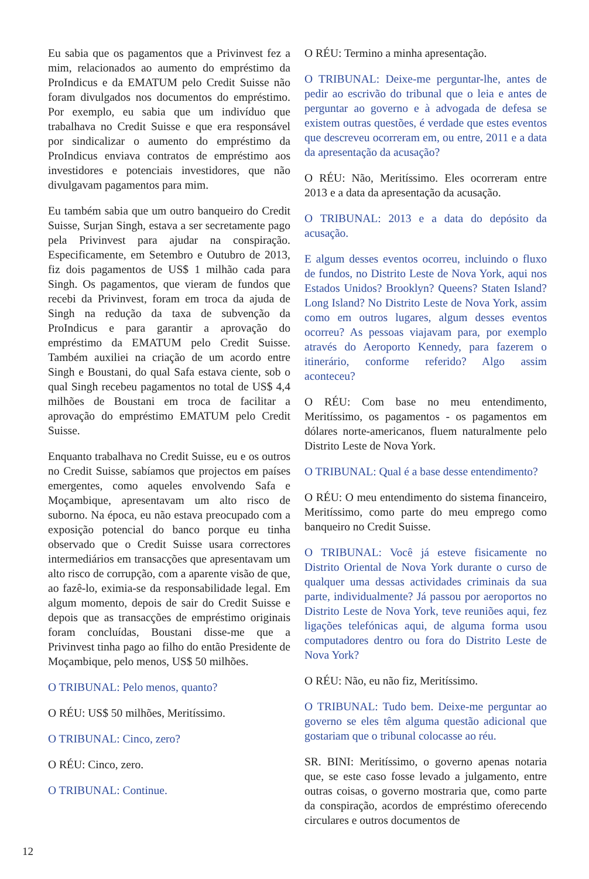Eu sabia que os pagamentos que a Privinvest fez a mim, relacionados ao aumento do empréstimo da ProIndicus e da EMATUM pelo Credit Suisse não foram divulgados nos documentos do empréstimo. Por exemplo, eu sabia que um indivíduo que trabalhava no Credit Suisse e que era responsável por sindicalizar o aumento do empréstimo da ProIndicus enviava contratos de empréstimo aos investidores e potenciais investidores, que não divulgavam pagamentos para mim.
Eu também sabia que um outro banqueiro do Credit Suisse, Surjan Singh, estava a ser secretamente pago pela Privinvest para ajudar na conspiração. Especificamente, em Setembro e Outubro de 2013, fiz dois pagamentos de US$ 1 milhão cada para Singh. Os pagamentos, que vieram de fundos que recebi da Privinvest, foram em troca da ajuda de Singh na redução da taxa de subvenção da ProIndicus e para garantir a aprovação do empréstimo da EMATUM pelo Credit Suisse. Também auxiliei na criação de um acordo entre Singh e Boustani, do qual Safa estava ciente, sob o qual Singh recebeu pagamentos no total de US$ 4,4 milhões de Boustani em troca de facilitar a aprovação do empréstimo EMATUM pelo Credit Suisse.
Enquanto trabalhava no Credit Suisse, eu e os outros no Credit Suisse, sabíamos que projectos em países emergentes, como aqueles envolvendo Safa e Moçambique, apresentavam um alto risco de suborno. Na época, eu não estava preocupado com a exposição potencial do banco porque eu tinha observado que o Credit Suisse usara correctores intermediários em transacções que apresentavam um alto risco de corrupção, com a aparente visão de que, ao fazê-lo, eximia-se da responsabilidade legal. Em algum momento, depois de sair do Credit Suisse e depois que as transacções de empréstimo originais foram concluídas, Boustani disse-me que a Privinvest tinha pago ao filho do então Presidente de Moçambique, pelo menos, US$ 50 milhões.
O TRIBUNAL: Pelo menos, quanto?
O RÉU: US$ 50 milhões, Meritíssimo.
O TRIBUNAL: Cinco, zero?
O RÉU: Cinco, zero.
O TRIBUNAL: Continue.
O RÉU: Termino a minha apresentação.
O TRIBUNAL: Deixe-me perguntar-lhe, antes de pedir ao escrivão do tribunal que o leia e antes de perguntar ao governo e à advogada de defesa se existem outras questões, é verdade que estes eventos que descreveu ocorreram em, ou entre, 2011 e a data da apresentação da acusação?
O RÉU: Não, Meritíssimo. Eles ocorreram entre 2013 e a data da apresentação da acusação.
O TRIBUNAL: 2013 e a data do depósito da acusação.
E algum desses eventos ocorreu, incluindo o fluxo de fundos, no Distrito Leste de Nova York, aqui nos Estados Unidos? Brooklyn? Queens? Staten Island? Long Island? No Distrito Leste de Nova York, assim como em outros lugares, algum desses eventos ocorreu? As pessoas viajavam para, por exemplo através do Aeroporto Kennedy, para fazerem o itinerário, conforme referido? Algo assim aconteceu?
O RÉU: Com base no meu entendimento, Meritíssimo, os pagamentos - os pagamentos em dólares norte-americanos, fluem naturalmente pelo Distrito Leste de Nova York.
O TRIBUNAL: Qual é a base desse entendimento?
O RÉU: O meu entendimento do sistema financeiro, Meritíssimo, como parte do meu emprego como banqueiro no Credit Suisse.
O TRIBUNAL: Você já esteve fisicamente no Distrito Oriental de Nova York durante o curso de qualquer uma dessas actividades criminais da sua parte, individualmente? Já passou por aeroportos no Distrito Leste de Nova York, teve reuniões aqui, fez ligações telefónicas aqui, de alguma forma usou computadores dentro ou fora do Distrito Leste de Nova York?
O RÉU: Não, eu não fiz, Meritíssimo.
O TRIBUNAL: Tudo bem. Deixe-me perguntar ao governo se eles têm alguma questão adicional que gostariam que o tribunal colocasse ao réu.
SR. BINI: Meritíssimo, o governo apenas notaria que, se este caso fosse levado a julgamento, entre outras coisas, o governo mostraria que, como parte da conspiração, acordos de empréstimo oferecendo circulares e outros documentos de
12